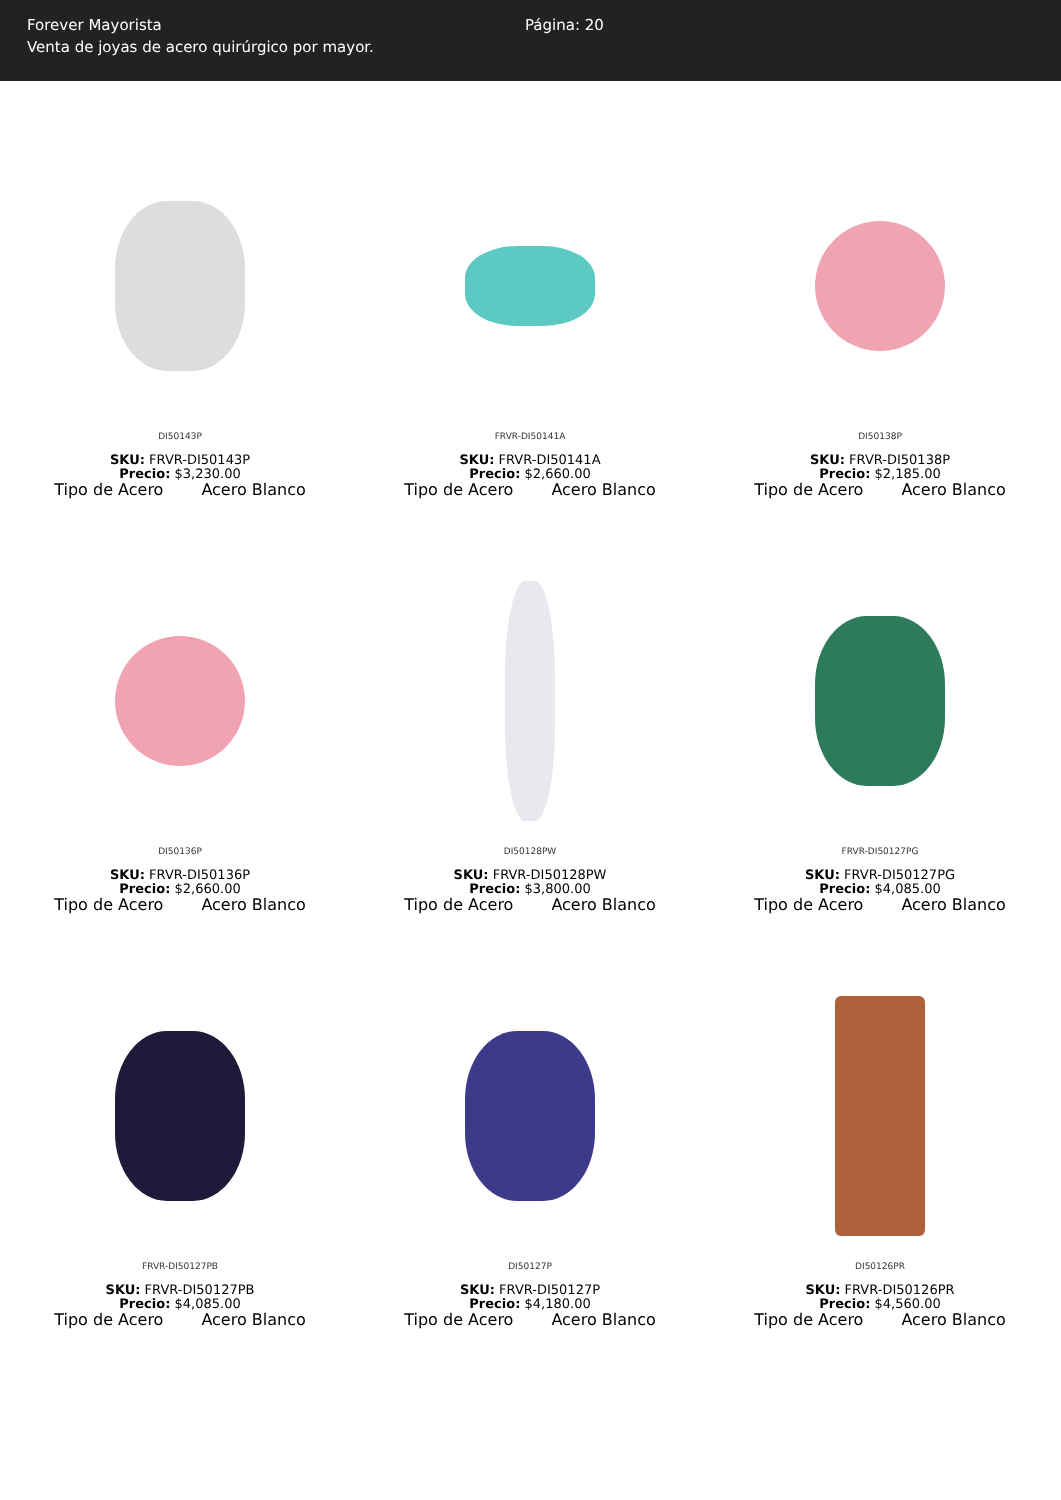Forever Mayorista
Venta de joyas de acero quirúrgico por mayor.
Página: 20
DI50143P
SKU: FRVR-DI50143P
Precio: $3,230.00
Tipo de Acero Acero Blanco
FRVR-DI50141A
SKU: FRVR-DI50141A
Precio: $2,660.00
Tipo de Acero Acero Blanco
DI50138P
SKU: FRVR-DI50138P
Precio: $2,185.00
Tipo de Acero Acero Blanco
DI50136P
SKU: FRVR-DI50136P
Precio: $2,660.00
Tipo de Acero Acero Blanco
DI50128PW
SKU: FRVR-DI50128PW
Precio: $3,800.00
Tipo de Acero Acero Blanco
FRVR-DI50127PG
SKU: FRVR-DI50127PG
Precio: $4,085.00
Tipo de Acero Acero Blanco
FRVR-DI50127PB
SKU: FRVR-DI50127PB
Precio: $4,085.00
Tipo de Acero Acero Blanco
DI50127P
SKU: FRVR-DI50127P
Precio: $4,180.00
Tipo de Acero Acero Blanco
DI50126PR
SKU: FRVR-DI50126PR
Precio: $4,560.00
Tipo de Acero Acero Blanco